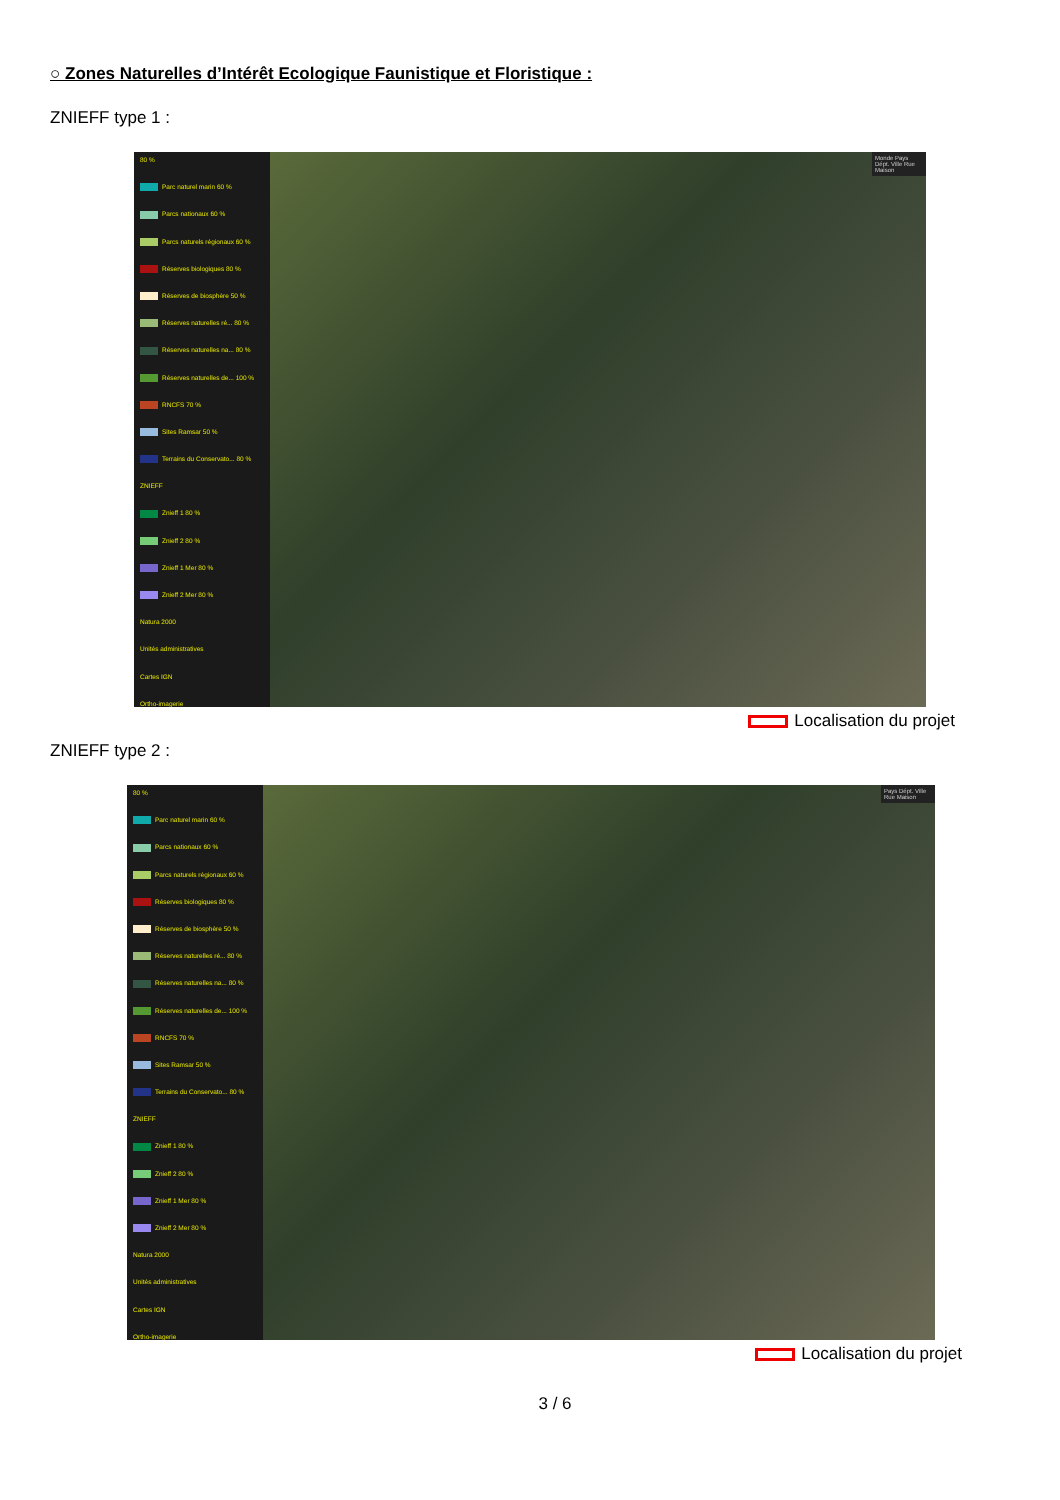○ Zones Naturelles d’Intérêt Ecologique Faunistique et Floristique :
ZNIEFF type 1 :
80 %
Parc naturel marin 60 %
Parcs nationaux 60 %
Parcs naturels régionaux 60 %
Réserves biologiques 80 %
Réserves de biosphère 50 %
Réserves naturelles ré... 80 %
Réserves naturelles na... 80 %
Réserves naturelles de... 100 %
RNCFS 70 %
Sites Ramsar 50 %
Terrains du Conservato... 80 %
ZNIEFF
Znieff 1 80 %
Znieff 2 80 %
Znieff 1 Mer 80 %
Znieff 2 Mer 80 %
Natura 2000
Unités administratives
Cartes IGN
Ortho-imagerie
Monde Pays Dépt. Ville Rue Maison
Localisation du projet
ZNIEFF type 2 :
80 %
Parc naturel marin 60 %
Parcs nationaux 60 %
Parcs naturels régionaux 60 %
Réserves biologiques 80 %
Réserves de biosphère 50 %
Réserves naturelles ré... 80 %
Réserves naturelles na... 80 %
Réserves naturelles de... 100 %
RNCFS 70 %
Sites Ramsar 50 %
Terrains du Conservato... 80 %
ZNIEFF
Znieff 1 80 %
Znieff 2 80 %
Znieff 1 Mer 80 %
Znieff 2 Mer 80 %
Natura 2000
Unités administratives
Cartes IGN
Ortho-imagerie
Pays Dépt. Ville Rue Maison
Localisation du projet
3 / 6